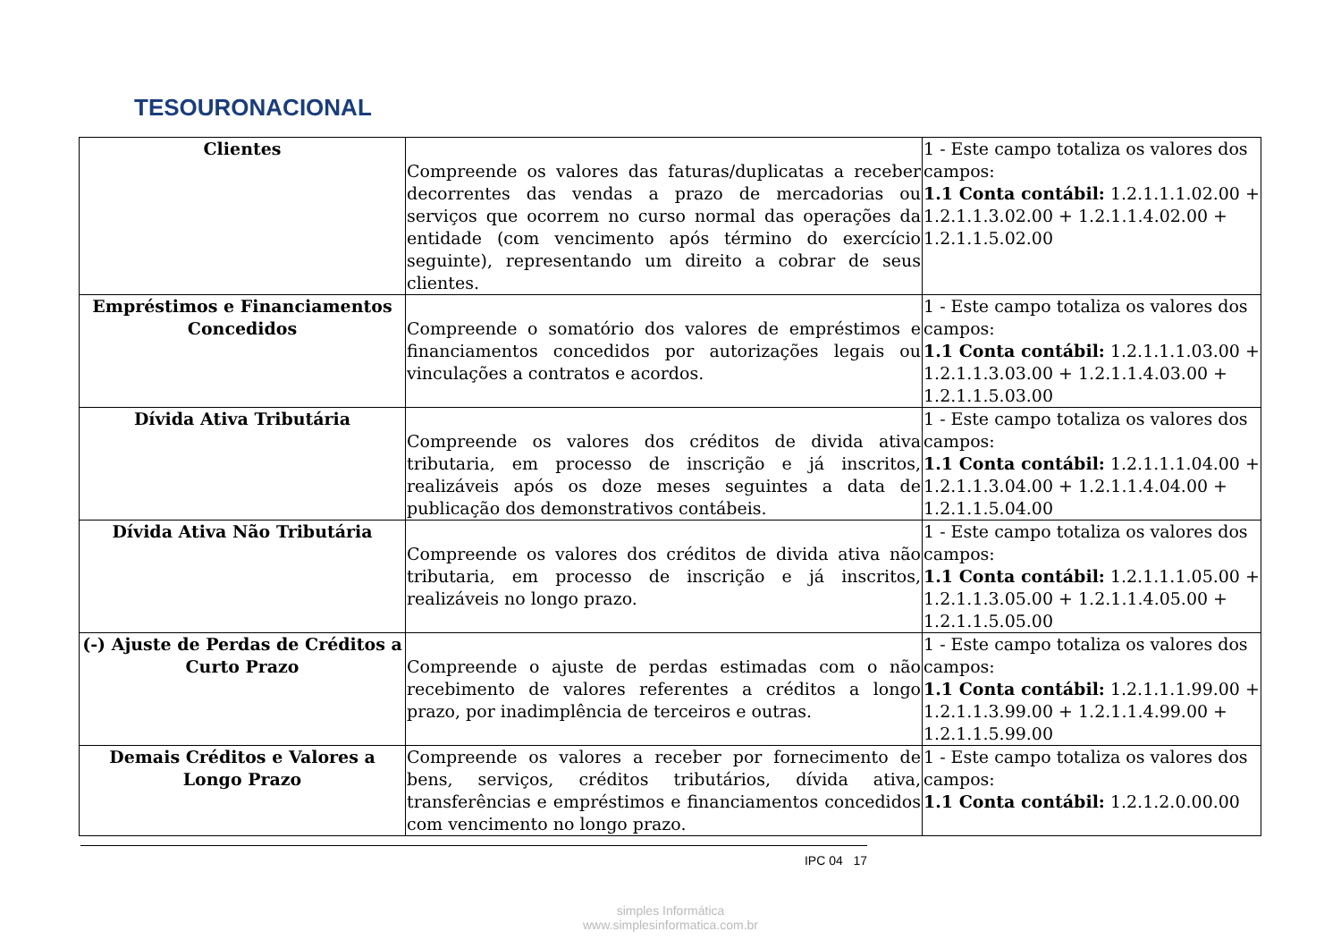TESOURONACIONAL
| Clientes | Compreende os valores das faturas/duplicatas a receber decorrentes das vendas a prazo de mercadorias ou serviços que ocorrem no curso normal das operações da entidade (com vencimento após término do exercício seguinte), representando um direito a cobrar de seus clientes. | 1 - Este campo totaliza os valores dos campos: 1.1 Conta contábil: 1.2.1.1.1.02.00 + 1.2.1.1.3.02.00 + 1.2.1.1.4.02.00 + 1.2.1.1.5.02.00 |
| Empréstimos e Financiamentos Concedidos | Compreende o somatório dos valores de empréstimos e financiamentos concedidos por autorizações legais ou vinculações a contratos e acordos. | 1 - Este campo totaliza os valores dos campos: 1.1 Conta contábil: 1.2.1.1.1.03.00 + 1.2.1.1.3.03.00 + 1.2.1.1.4.03.00 + 1.2.1.1.5.03.00 |
| Dívida Ativa Tributária | Compreende os valores dos créditos de divida ativa tributaria, em processo de inscrição e já inscritos, realizáveis após os doze meses seguintes a data de publicação dos demonstrativos contábeis. | 1 - Este campo totaliza os valores dos campos: 1.1 Conta contábil: 1.2.1.1.1.04.00 + 1.2.1.1.3.04.00 + 1.2.1.1.4.04.00 + 1.2.1.1.5.04.00 |
| Dívida Ativa Não Tributária | Compreende os valores dos créditos de divida ativa não tributaria, em processo de inscrição e já inscritos, realizáveis no longo prazo. | 1 - Este campo totaliza os valores dos campos: 1.1 Conta contábil: 1.2.1.1.1.05.00 + 1.2.1.1.3.05.00 + 1.2.1.1.4.05.00 + 1.2.1.1.5.05.00 |
| (-) Ajuste de Perdas de Créditos a Curto Prazo | Compreende o ajuste de perdas estimadas com o não recebimento de valores referentes a créditos a longo prazo, por inadimplência de terceiros e outras. | 1 - Este campo totaliza os valores dos campos: 1.1 Conta contábil: 1.2.1.1.1.99.00 + 1.2.1.1.3.99.00 + 1.2.1.1.4.99.00 + 1.2.1.1.5.99.00 |
| Demais Créditos e Valores a Longo Prazo | Compreende os valores a receber por fornecimento de bens, serviços, créditos tributários, dívida ativa, transferências e empréstimos e financiamentos concedidos com vencimento no longo prazo. | 1 - Este campo totaliza os valores dos campos: 1.1 Conta contábil: 1.2.1.2.0.00.00 |
IPC 04 17
simples Informática
www.simplesinformatica.com.br